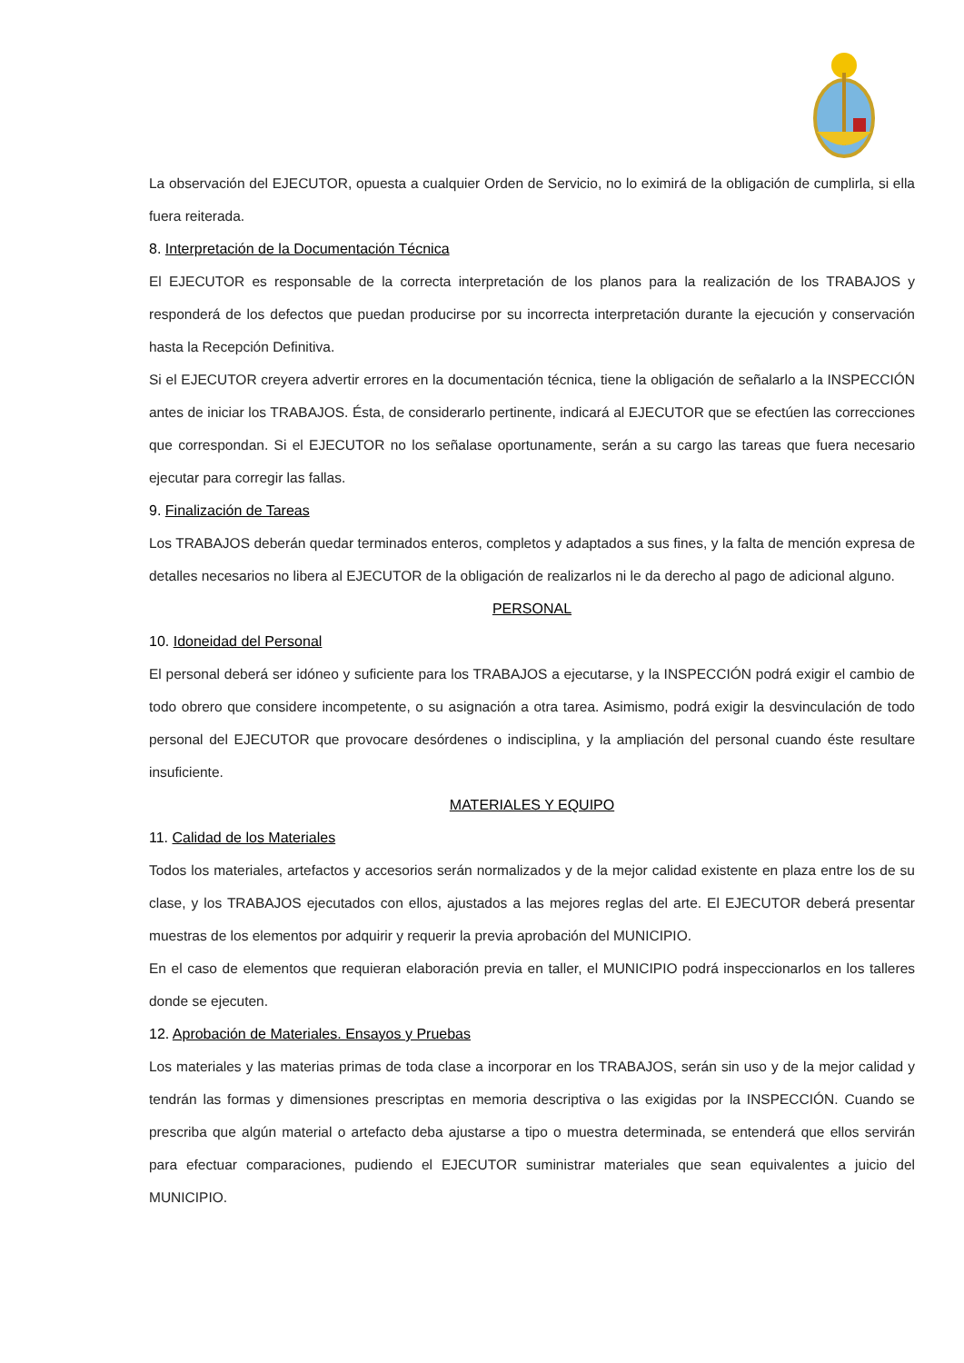La observación del EJECUTOR, opuesta a cualquier Orden de Servicio, no lo eximirá de la obligación de cumplirla, si ella fuera reiterada.
8. Interpretación de la Documentación Técnica
El EJECUTOR es responsable de la correcta interpretación de los planos para la realización de los TRABAJOS y responderá de los defectos que puedan producirse por su incorrecta interpretación durante la ejecución y conservación hasta la Recepción Definitiva.
Si el EJECUTOR creyera advertir errores en la documentación técnica, tiene la obligación de señalarlo a la INSPECCIÓN antes de iniciar los TRABAJOS. Ésta, de considerarlo pertinente, indicará al EJECUTOR que se efectúen las correcciones que correspondan. Si el EJECUTOR no los señalase oportunamente, serán a su cargo las tareas que fuera necesario ejecutar para corregir las fallas.
9. Finalización de Tareas
Los TRABAJOS deberán quedar terminados enteros, completos y adaptados a sus fines, y la falta de mención expresa de detalles necesarios no libera al EJECUTOR de la obligación de realizarlos ni le da derecho al pago de adicional alguno.
PERSONAL
10. Idoneidad del Personal
El personal deberá ser idóneo y suficiente para los TRABAJOS a ejecutarse, y la INSPECCIÓN podrá exigir el cambio de todo obrero que considere incompetente, o su asignación a otra tarea. Asimismo, podrá exigir la desvinculación de todo personal del EJECUTOR que provocare desórdenes o indisciplina, y la ampliación del personal cuando éste resultare insuficiente.
MATERIALES Y EQUIPO
11. Calidad de los Materiales
Todos los materiales, artefactos y accesorios serán normalizados y de la mejor calidad existente en plaza entre los de su clase, y los TRABAJOS ejecutados con ellos, ajustados a las mejores reglas del arte. El EJECUTOR deberá presentar muestras de los elementos por adquirir y requerir la previa aprobación del MUNICIPIO.
En el caso de elementos que requieran elaboración previa en taller, el MUNICIPIO podrá inspeccionarlos en los talleres donde se ejecuten.
12. Aprobación de Materiales. Ensayos y Pruebas
Los materiales y las materias primas de toda clase a incorporar en los TRABAJOS, serán sin uso y de la mejor calidad y tendrán las formas y dimensiones prescriptas en memoria descriptiva o las exigidas por la INSPECCIÓN. Cuando se prescriba que algún material o artefacto deba ajustarse a tipo o muestra determinada, se entenderá que ellos servirán para efectuar comparaciones, pudiendo el EJECUTOR suministrar materiales que sean equivalentes a juicio del MUNICIPIO.